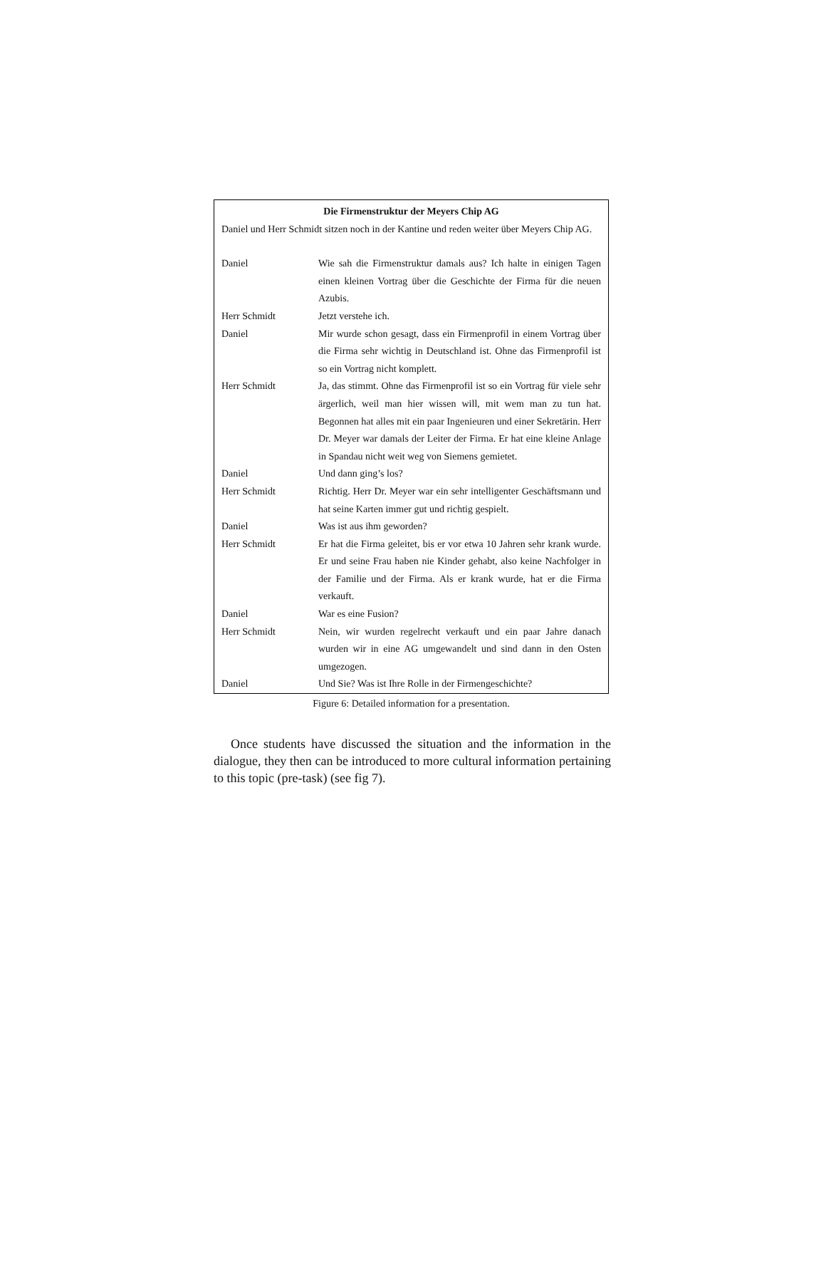Die Firmenstruktur der Meyers Chip AG
Daniel und Herr Schmidt sitzen noch in der Kantine und reden weiter über Meyers Chip AG.
| Daniel | Wie sah die Firmenstruktur damals aus? Ich halte in einigen Tagen einen kleinen Vortrag über die Geschichte der Firma für die neuen Azubis. |
| Herr Schmidt | Jetzt verstehe ich. |
| Daniel | Mir wurde schon gesagt, dass ein Firmenprofil in einem Vortrag über die Firma sehr wichtig in Deutschland ist. Ohne das Firmenprofil ist so ein Vortrag nicht komplett. |
| Herr Schmidt | Ja, das stimmt. Ohne das Firmenprofil ist so ein Vortrag für viele sehr ärgerlich, weil man hier wissen will, mit wem man zu tun hat. Begonnen hat alles mit ein paar Ingenieuren und einer Sekretärin. Herr Dr. Meyer war damals der Leiter der Firma. Er hat eine kleine Anlage in Spandau nicht weit weg von Siemens gemietet. |
| Daniel | Und dann ging’s los? |
| Herr Schmidt | Richtig. Herr Dr. Meyer war ein sehr intelligenter Geschäftsmann und hat seine Karten immer gut und richtig gespielt. |
| Daniel | Was ist aus ihm geworden? |
| Herr Schmidt | Er hat die Firma geleitet, bis er vor etwa 10 Jahren sehr krank wurde. Er und seine Frau haben nie Kinder gehabt, also keine Nachfolger in der Familie und der Firma. Als er krank wurde, hat er die Firma verkauft. |
| Daniel | War es eine Fusion? |
| Herr Schmidt | Nein, wir wurden regelrecht verkauft und ein paar Jahre danach wurden wir in eine AG umgewandelt und sind dann in den Osten umgezogen. |
| Daniel | Und Sie? Was ist Ihre Rolle in der Firmengeschichte? |
Figure 6: Detailed information for a presentation.
Once students have discussed the situation and the information in the dialogue, they then can be introduced to more cultural information pertaining to this topic (pre-task) (see fig 7).